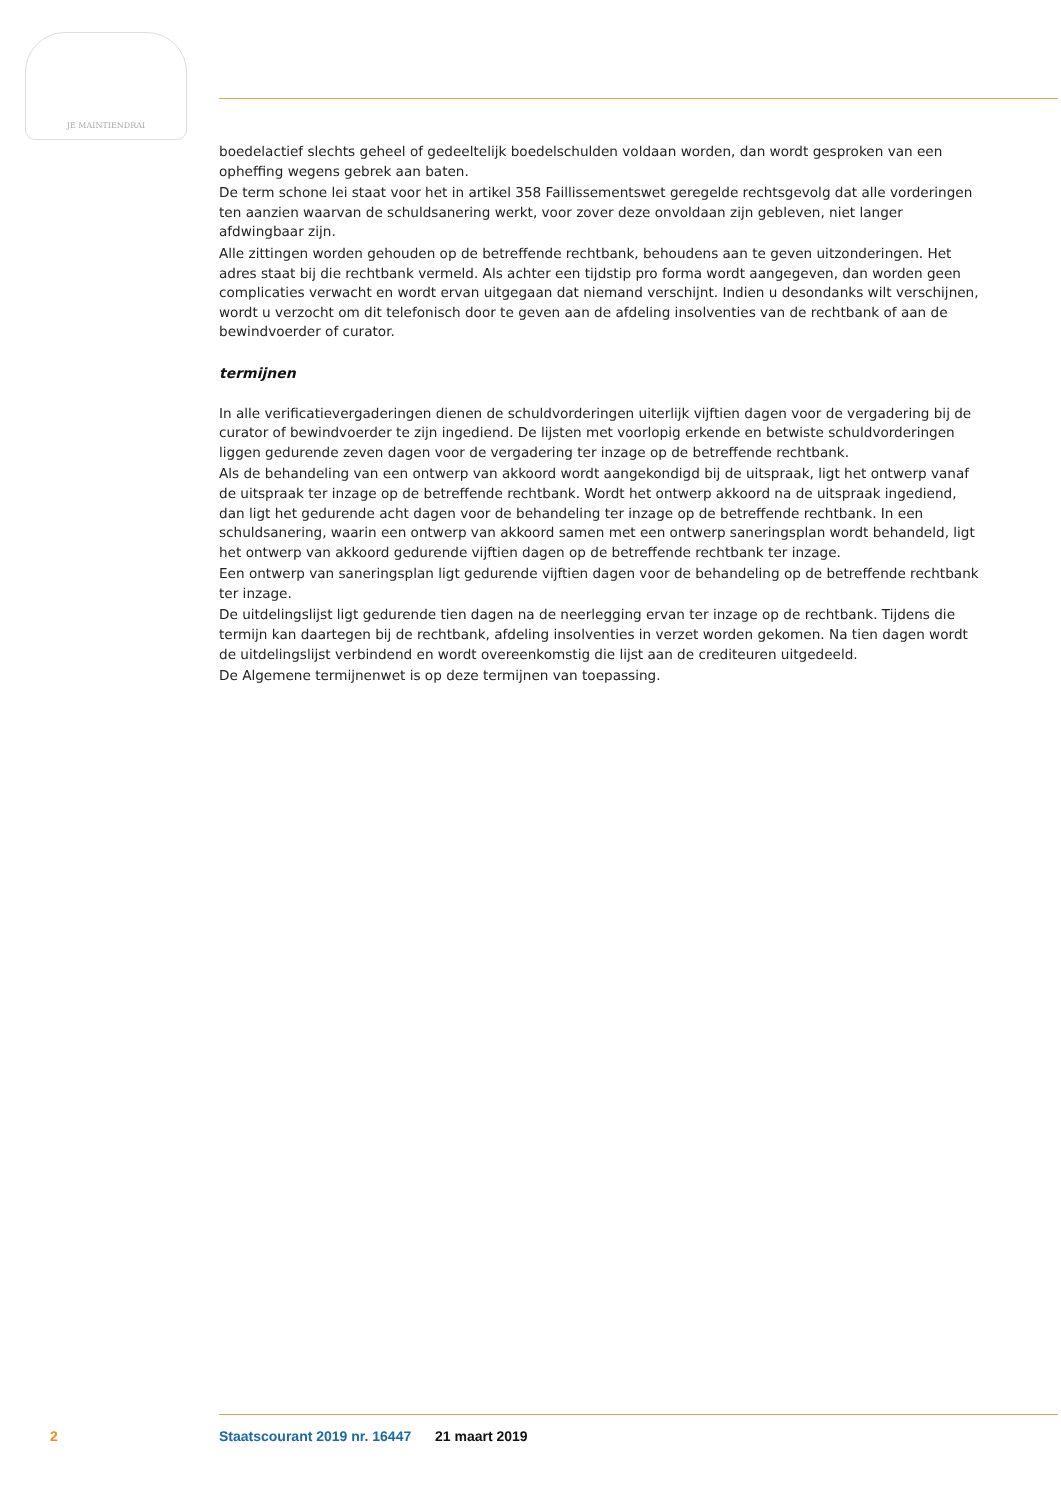JE MAINTIENDRAI
boedelactief slechts geheel of gedeeltelijk boedelschulden voldaan worden, dan wordt gesproken van een opheffing wegens gebrek aan baten.
De term schone lei staat voor het in artikel 358 Faillissementswet geregelde rechtsgevolg dat alle vorderingen ten aanzien waarvan de schuldsanering werkt, voor zover deze onvoldaan zijn gebleven, niet langer afdwingbaar zijn.
Alle zittingen worden gehouden op de betreffende rechtbank, behoudens aan te geven uitzonderingen. Het adres staat bij die rechtbank vermeld. Als achter een tijdstip pro forma wordt aangegeven, dan worden geen complicaties verwacht en wordt ervan uitgegaan dat niemand verschijnt. Indien u desondanks wilt verschijnen, wordt u verzocht om dit telefonisch door te geven aan de afdeling insolventies van de rechtbank of aan de bewindvoerder of curator.
termijnen
In alle verificatievergaderingen dienen de schuldvorderingen uiterlijk vijftien dagen voor de vergadering bij de curator of bewindvoerder te zijn ingediend. De lijsten met voorlopig erkende en betwiste schuldvorderingen liggen gedurende zeven dagen voor de vergadering ter inzage op de betreffende rechtbank.
Als de behandeling van een ontwerp van akkoord wordt aangekondigd bij de uitspraak, ligt het ontwerp vanaf de uitspraak ter inzage op de betreffende rechtbank. Wordt het ontwerp akkoord na de uitspraak ingediend, dan ligt het gedurende acht dagen voor de behandeling ter inzage op de betreffende rechtbank. In een schuldsanering, waarin een ontwerp van akkoord samen met een ontwerp saneringsplan wordt behandeld, ligt het ontwerp van akkoord gedurende vijftien dagen op de betreffende rechtbank ter inzage.
Een ontwerp van saneringsplan ligt gedurende vijftien dagen voor de behandeling op de betreffende rechtbank ter inzage.
De uitdelingslijst ligt gedurende tien dagen na de neerlegging ervan ter inzage op de rechtbank. Tijdens die termijn kan daartegen bij de rechtbank, afdeling insolventies in verzet worden gekomen. Na tien dagen wordt de uitdelingslijst verbindend en wordt overeenkomstig die lijst aan de crediteuren uitgedeeld.
De Algemene termijnenwet is op deze termijnen van toepassing.
2 Staatscourant 2019 nr. 16447 21 maart 2019